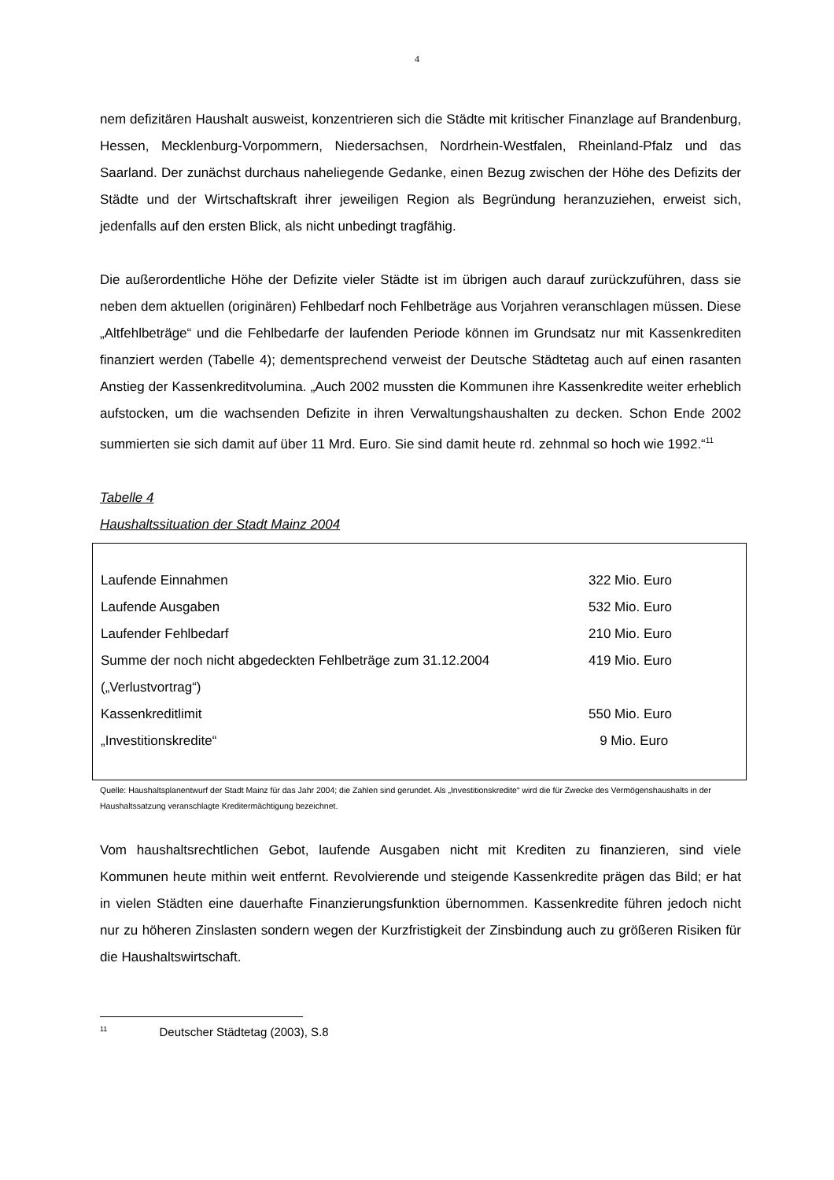4
nem defizitären Haushalt ausweist, konzentrieren sich die Städte mit kritischer Finanzlage auf Brandenburg, Hessen, Mecklenburg-Vorpommern, Niedersachsen, Nordrhein-Westfalen, Rheinland-Pfalz und das Saarland. Der zunächst durchaus naheliegende Gedanke, einen Bezug zwischen der Höhe des Defizits der Städte und der Wirtschaftskraft ihrer jeweiligen Region als Begründung heranzuziehen, erweist sich, jedenfalls auf den ersten Blick, als nicht unbedingt tragfähig.
Die außerordentliche Höhe der Defizite vieler Städte ist im übrigen auch darauf zurückzuführen, dass sie neben dem aktuellen (originären) Fehlbedarf noch Fehlbeträge aus Vorjahren veranschlagen müssen. Diese „Altfehlbeträge“ und die Fehlbedarfe der laufenden Periode können im Grundsatz nur mit Kassenkrediten finanziert werden (Tabelle 4); dementsprechend verweist der Deutsche Städtetag auch auf einen rasanten Anstieg der Kassenkreditvolumina. „Auch 2002 mussten die Kommunen ihre Kassenkredite weiter erheblich aufstocken, um die wachsenden Defizite in ihren Verwaltungshaushalten zu decken. Schon Ende 2002 summierten sie sich damit auf über 11 Mrd. Euro. Sie sind damit heute rd. zehnmal so hoch wie 1992.“<sup>11</sup>
Tabelle 4
Haushaltssituation der Stadt Mainz 2004
| Laufende Einnahmen | 322 Mio. Euro |
| Laufende Ausgaben | 532 Mio. Euro |
| Laufender Fehlbedarf | 210 Mio. Euro |
| Summe der noch nicht abgedeckten Fehlbeträge zum 31.12.2004 („Verlustvortrag“) | 419 Mio. Euro |
| Kassenkreditlimit | 550 Mio. Euro |
| „Investitionskredite“ | 9 Mio. Euro |
Quelle: Haushaltsplanentwurf der Stadt Mainz für das Jahr 2004; die Zahlen sind gerundet. Als „Investitionskredite“ wird die für Zwecke des Vermögenshaushalts in der Haushaltssatzung veranschlagte Kreditermächtigung bezeichnet.
Vom haushaltsrechtlichen Gebot, laufende Ausgaben nicht mit Krediten zu finanzieren, sind viele Kommunen heute mithin weit entfernt. Revolvierende und steigende Kassenkredite prägen das Bild; er hat in vielen Städten eine dauerhafte Finanzierungsfunktion übernommen. Kassenkredite führen jedoch nicht nur zu höheren Zinslasten sondern wegen der Kurzfristigkeit der Zinsbindung auch zu größeren Risiken für die Haushaltswirtschaft.
<sup>11</sup> Deutscher Städtetag (2003), S.8